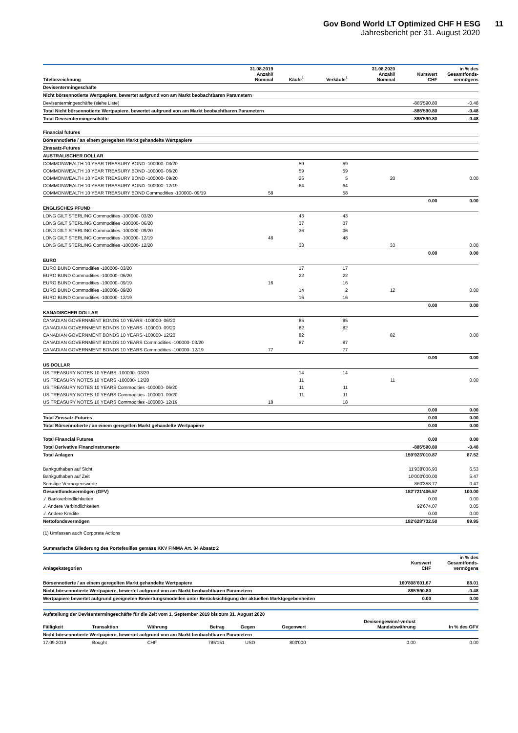Gov Bond World LT Optimized CHF H ESG 11
Jahresbericht per 31. August 2020
| Titelbezeichnung | 31.08.2019 Anzahl/ Nominal | Käufe<sup>1</sup> | Verkäufe<sup>1</sup> | 31.08.2020 Anzahl/ Nominal | Kurswert CHF | in % des Gesamtfonds- vermögens |
| --- | --- | --- | --- | --- | --- | --- |
| Devisentermingeschäfte | | | | | | |
| Nicht börsennotierte Wertpapiere, bewertet aufgrund von am Markt beobachtbaren Parametern | | | | | | |
| Devisentermingeschäfte (siehe Liste) | | | | | -885'590.80 | -0.48 |
| Total Nicht börsennotierte Wertpapiere, bewertet aufgrund von am Markt beobachtbaren Parametern | | | | | -885'590.80 | -0.48 |
| Total Devisentermingeschäfte | | | | | -885'590.80 | -0.48 |
| Financial futures | | | | | | |
| Börsennotierte / an einem geregelten Markt gehandelte Wertpapiere | | | | | | |
| Zinssatz-Futures | | | | | | |
| AUSTRALISCHER DOLLAR | | | | | | |
| COMMONWEALTH 10 YEAR TREASURY BOND -100000- 03/20 | | 59 | 59 | | | |
| COMMONWEALTH 10 YEAR TREASURY BOND -100000- 06/20 | | 59 | 59 | | | |
| COMMONWEALTH 10 YEAR TREASURY BOND -100000- 09/20 | | 25 | 5 | 20 | | 0.00 |
| COMMONWEALTH 10 YEAR TREASURY BOND -100000- 12/19 | | 64 | 64 | | | |
| COMMONWEALTH 10 YEAR TREASURY BOND Commodities -100000- 09/19 | 58 | | 58 | | | |
| | | | | | 0.00 | 0.00 |
| ENGLISCHES PFUND | | | | | | |
| LONG GILT STERLING Commodities -100000- 03/20 | | 43 | 43 | | | |
| LONG GILT STERLING Commodities -100000- 06/20 | | 37 | 37 | | | |
| LONG GILT STERLING Commodities -100000- 09/20 | | 36 | 36 | | | |
| LONG GILT STERLING Commodities -100000- 12/19 | 48 | | 48 | | | |
| LONG GILT STERLING Commodities -100000- 12/20 | | 33 | | 33 | | 0.00 |
| | | | | | 0.00 | 0.00 |
| EURO | | | | | | |
| EURO BUND Commodities -100000- 03/20 | | 17 | 17 | | | |
| EURO BUND Commodities -100000- 06/20 | | 22 | 22 | | | |
| EURO BUND Commodities -100000- 09/19 | 16 | | 16 | | | |
| EURO BUND Commodities -100000- 09/20 | | 14 | 2 | 12 | | 0.00 |
| EURO BUND Commodities -100000- 12/19 | | 16 | 16 | | | |
| | | | | | 0.00 | 0.00 |
| KANADISCHER DOLLAR | | | | | | |
| CANADIAN GOVERNMENT BONDS 10 YEARS -100000- 06/20 | | 85 | 85 | | | |
| CANADIAN GOVERNMENT BONDS 10 YEARS -100000- 09/20 | | 82 | 82 | | | |
| CANADIAN GOVERNMENT BONDS 10 YEARS -100000- 12/20 | | 82 | | 82 | | 0.00 |
| CANADIAN GOVERNMENT BONDS 10 YEARS Commodities -100000- 03/20 | | 87 | 87 | | | |
| CANADIAN GOVERNMENT BONDS 10 YEARS Commodities -100000- 12/19 | 77 | | 77 | | | |
| | | | | | 0.00 | 0.00 |
| US DOLLAR | | | | | | |
| US TREASURY NOTES 10 YEARS -100000- 03/20 | | 14 | 14 | | | |
| US TREASURY NOTES 10 YEARS -100000- 12/20 | | 11 | | 11 | | 0.00 |
| US TREASURY NOTES 10 YEARS Commodities -100000- 06/20 | | 11 | 11 | | | |
| US TREASURY NOTES 10 YEARS Commodities -100000- 09/20 | | 11 | 11 | | | |
| US TREASURY NOTES 10 YEARS Commodities -100000- 12/19 | 18 | | 18 | | | |
| | | | | | 0.00 | 0.00 |
| Total Zinssatz-Futures | | | | | 0.00 | 0.00 |
| Total Börsennotierte / an einem geregelten Markt gehandelte Wertpapiere | | | | | 0.00 | 0.00 |
| Total Financial Futures | | | | | 0.00 | 0.00 |
| Total Derivative Finanzinstrumente | | | | | -885'590.80 | -0.48 |
| Total Anlagen | | | | | 159'923'010.87 | 87.52 |
| Bankguthaben auf Sicht | | | | | 11'938'036.93 | 6.53 |
| Bankguthaben auf Zeit | | | | | 10'000'000.00 | 5.47 |
| Sonstige Vermögenswerte | | | | | 860'358.77 | 0.47 |
| Gesamtfondsvermögen (GFV) | | | | | 182'721'406.57 | 100.00 |
| ./. Bankverbindlichkeiten | | | | | 0.00 | 0.00 |
| ./. Andere Verbindlichkeiten | | | | | 92'674.07 | 0.05 |
| ./. Andere Kredite | | | | | 0.00 | 0.00 |
| Nettofondsvermögen | | | | | 182'628'732.50 | 99.95 |
(1) Umfassen auch Corporate Actions
Summarische Gliederung des Portefeuilles gemäss KKV FINMA Art. 84 Absatz 2
| Anlagekategorien | Kurswert CHF | in % des Gesamtfonds- vermögens |
| --- | --- | --- |
| Börsennotierte / an einem geregelten Markt gehandelte Wertpapiere | 160'808'601.67 | 88.01 |
| Nicht börsennotierte Wertpapiere, bewertet aufgrund von am Markt beobachtbaren Parametern | -885'590.80 | -0.48 |
| Wertpapiere bewertet aufgrund geeigneten Bewertungsmodellen unter Berücksichtigung der aktuellen Marktgegebenheiten | 0.00 | 0.00 |
| Aufstellung der Devisentermingeschäfte für die Zeit vom 1. September 2019 bis zum 31. August 2020 | | | | | | | |
| Fälligkeit | Transaktion | Währung | Betrag | Gegen | Gegenwert | Devisengewinn/-verlust Mandatswährung | In % des GFV |
| Nicht börsennotierte Wertpapiere, bewertet aufgrund von am Markt beobachtbaren Parametern | | | | | | | |
| 17.09.2019 | Bought | CHF | 785'151 | USD | 800'000 | 0.00 | 0.00 |